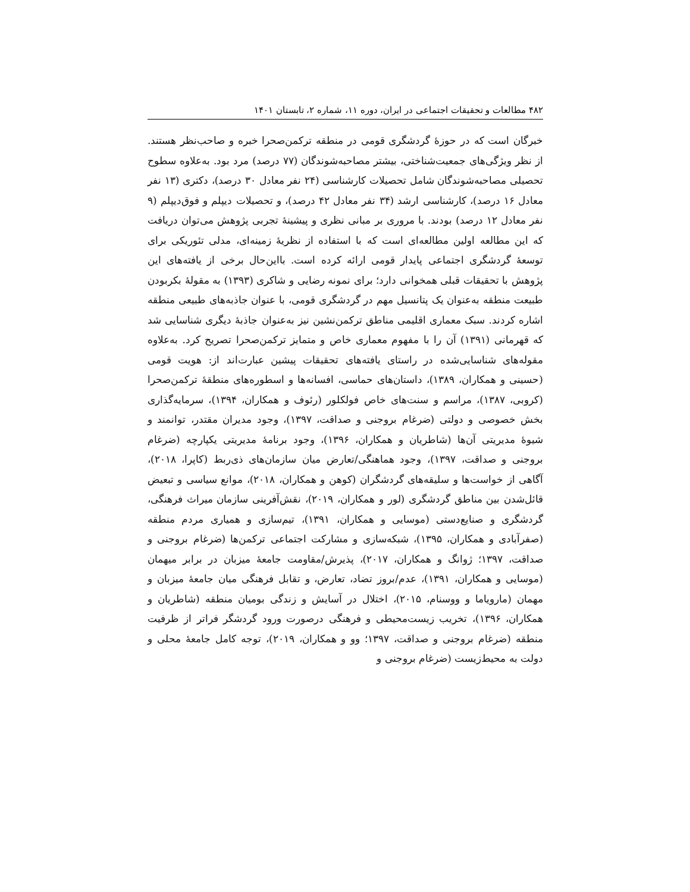۴۸۲ مطالعات و تحقیقات اجتماعی در ایران، دوره ۱۱، شماره ۲، تابستان ۱۴۰۱
خبرگان است که در حوزهٔ گردشگری قومی در منطقه ترکمن‌صحرا خبره و صاحب‌نظر هستند. از نظر ویژگی‌های جمعیت‌شناختی، بیشتر مصاحبه‌شوندگان (۷۷ درصد) مرد بود. به‌علاوه سطوح تحصیلی مصاحبه‌شوندگان شامل تحصیلات کارشناسی (۲۴ نفر معادل ۳۰ درصد)، دکتری (۱۳ نفر معادل ۱۶ درصد)، کارشناسی ارشد (۳۴ نفر معادل ۴۲ درصد)، و تحصیلات دیپلم و فوق‌دیپلم (۹ نفر معادل ۱۲ درصد) بودند. با مروری بر مبانی نظری و پیشینهٔ تجربی پژوهش می‌توان دریافت که این مطالعه اولین مطالعه‌ای است که با استفاده از نظریهٔ زمینه‌ای، مدلی تئوریکی برای توسعهٔ گردشگری اجتماعی پایدار قومی ارائه کرده است. بااین‌حال برخی از یافته‌های این پژوهش با تحقیقات قبلی همخوانی دارد؛ برای نمونه رضایی و شاکری (۱۳۹۳) به مقولهٔ بکربودن طبیعت منطقه به‌عنوان یک پتانسیل مهم در گردشگری قومی، با عنوان جاذبه‌های طبیعی منطقه اشاره کردند. سبک معماری اقلیمی مناطق ترکمن‌نشین نیز به‌عنوان جاذبهٔ دیگری شناسایی شد که قهرمانی (۱۳۹۱) آن را با مفهوم معماری خاص و متمایز ترکمن‌صحرا تصریح کرد. به‌علاوه مقوله‌های شناسایی‌شده در راستای یافته‌های تحقیقات پیشین عبارت‌اند از: هویت قومی (حسینی و همکاران، ۱۳۸۹)، داستان‌های حماسی، افسانه‌ها و اسطوره‌های منطقهٔ ترکمن‌صحرا (کروبی، ۱۳۸۷)، مراسم و سنت‌های خاص فولکلور (رئوف و همکاران، ۱۳۹۴)، سرمایه‌گذاری بخش خصوصی و دولتی (ضرغام بروجنی و صداقت، ۱۳۹۷)، وجود مدیران مقتدر، توانمند و شیوهٔ مدیریتی آن‌ها (شاطریان و همکاران، ۱۳۹۶)، وجود برنامهٔ مدیریتی یکپارچه (ضرغام بروجنی و صداقت، ۱۳۹۷)، وجود هماهنگی/تعارض میان سازمان‌های ذی‌ربط (کاپرا، ۲۰۱۸)، آگاهی از خواست‌ها و سلیقه‌های گردشگران (کوهن و همکاران، ۲۰۱۸)، موانع سیاسی و تبعیض قائل‌شدن بین مناطق گردشگری (لور و همکاران، ۲۰۱۹)، نقش‌آفرینی سازمان میراث فرهنگی، گردشگری و صنایع‌دستی (موسایی و همکاران، ۱۳۹۱)، تیم‌سازی و همیاری مردم منطقه (صفرآبادی و همکاران، ۱۳۹۵)، شبکه‌سازی و مشارکت اجتماعی ترکمن‌ها (ضرغام بروجنی و صداقت، ۱۳۹۷؛ ژوانگ و همکاران، ۲۰۱۷)، پذیرش/مقاومت جامعهٔ میزبان در برابر میهمان (موسایی و همکاران، ۱۳۹۱)، عدم/بروز تضاد، تعارض، و تقابل فرهنگی میان جامعهٔ میزبان و مهمان (مارویاما و ووسنام، ۲۰۱۵)، اختلال در آسایش و زندگی بومیان منطقه (شاطریان و همکاران، ۱۳۹۶)، تخریب زیست‌محیطی و فرهنگی درصورت ورود گردشگر فراتر از ظرفیت منطقه (ضرغام بروجنی و صداقت، ۱۳۹۷؛ وو و همکاران، ۲۰۱۹)، توجه کامل جامعهٔ محلی و دولت به محیط‌زیست (ضرغام بروجنی و